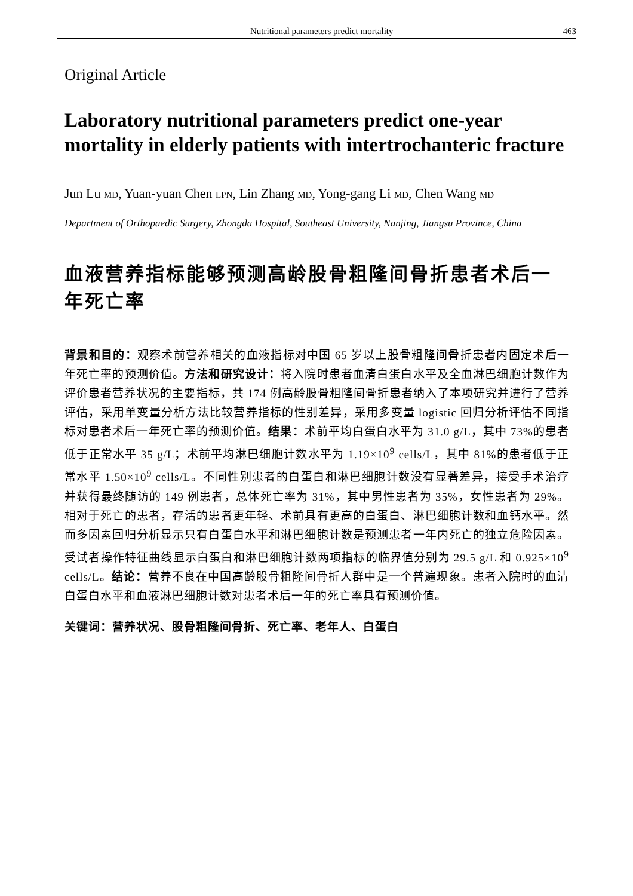Nutritional parameters predict mortality 463
Original Article
Laboratory nutritional parameters predict one-year mortality in elderly patients with intertrochanteric fracture
Jun Lu MD, Yuan-yuan Chen LPN, Lin Zhang MD, Yong-gang Li MD, Chen Wang MD
Department of Orthopaedic Surgery, Zhongda Hospital, Southeast University, Nanjing, Jiangsu Province, China
血液营养指标能够预测高龄股骨粗隆间骨折患者术后一年死亡率
背景和目的：观察术前营养相关的血液指标对中国 65 岁以上股骨粗隆间骨折患者内固定术后一年死亡率的预测价值。方法和研究设计：将入院时患者血清白蛋白水平及全血淋巴细胞计数作为评价患者营养状况的主要指标，共 174 例高龄股骨粗隆间骨折患者纳入了本项研究并进行了营养评估，采用单变量分析方法比较营养指标的性别差异，采用多变量 logistic 回归分析评估不同指标对患者术后一年死亡率的预测价值。结果：术前平均白蛋白水平为 31.0 g/L，其中 73%的患者低于正常水平 35 g/L；术前平均淋巴细胞计数水平为 1.19×10<sup>9</sup> cells/L，其中 81%的患者低于正常水平 1.50×10<sup>9</sup> cells/L。不同性别患者的白蛋白和淋巴细胞计数没有显著差异，接受手术治疗并获得最终随访的 149 例患者，总体死亡率为 31%，其中男性患者为 35%，女性患者为 29%。相对于死亡的患者，存活的患者更年轻、术前具有更高的白蛋白、淋巴细胞计数和血钙水平。然而多因素回归分析显示只有白蛋白水平和淋巴细胞计数是预测患者一年内死亡的独立危险因素。受试者操作特征曲线显示白蛋白和淋巴细胞计数两项指标的临界值分别为 29.5 g/L 和 0.925×10<sup>9</sup> cells/L。结论：营养不良在中国高龄股骨粗隆间骨折人群中是一个普遍现象。患者入院时的血清白蛋白水平和血液淋巴细胞计数对患者术后一年的死亡率具有预测价值。
关键词：营养状况、股骨粗隆间骨折、死亡率、老年人、白蛋白